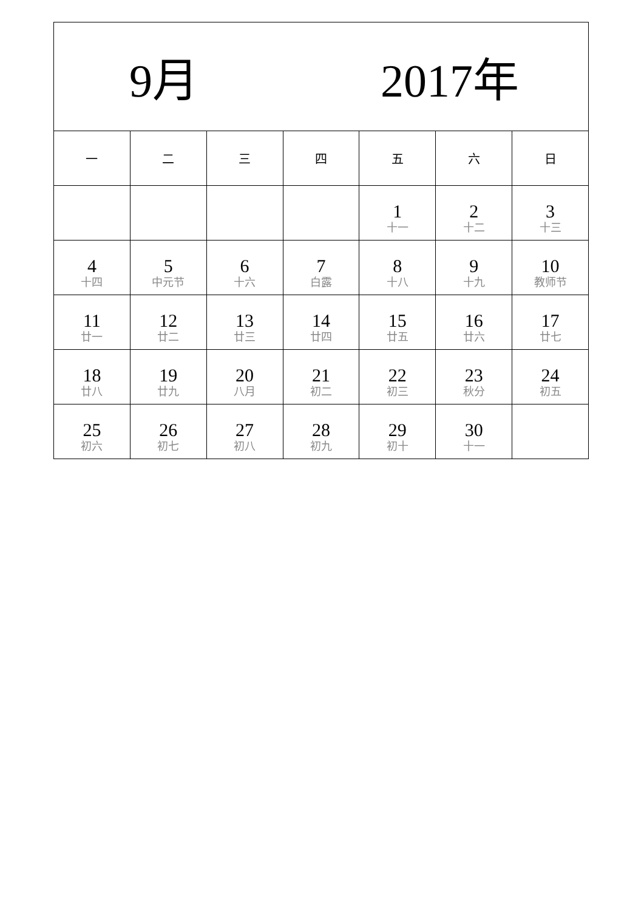| 9月 2017年 | | | | | | |
| 一 | 二 | 三 | 四 | 五 | 六 | 日 |
| | | | | 1 十一 | 2 十二 | 3 十三 |
| 4 十四 | 5 中元节 | 6 十六 | 7 白露 | 8 十八 | 9 十九 | 10 教师节 |
| 11 廿一 | 12 廿二 | 13 廿三 | 14 廿四 | 15 廿五 | 16 廿六 | 17 廿七 |
| 18 廿八 | 19 廿九 | 20 八月 | 21 初二 | 22 初三 | 23 秋分 | 24 初五 |
| 25 初六 | 26 初七 | 27 初八 | 28 初九 | 29 初十 | 30 十一 | |